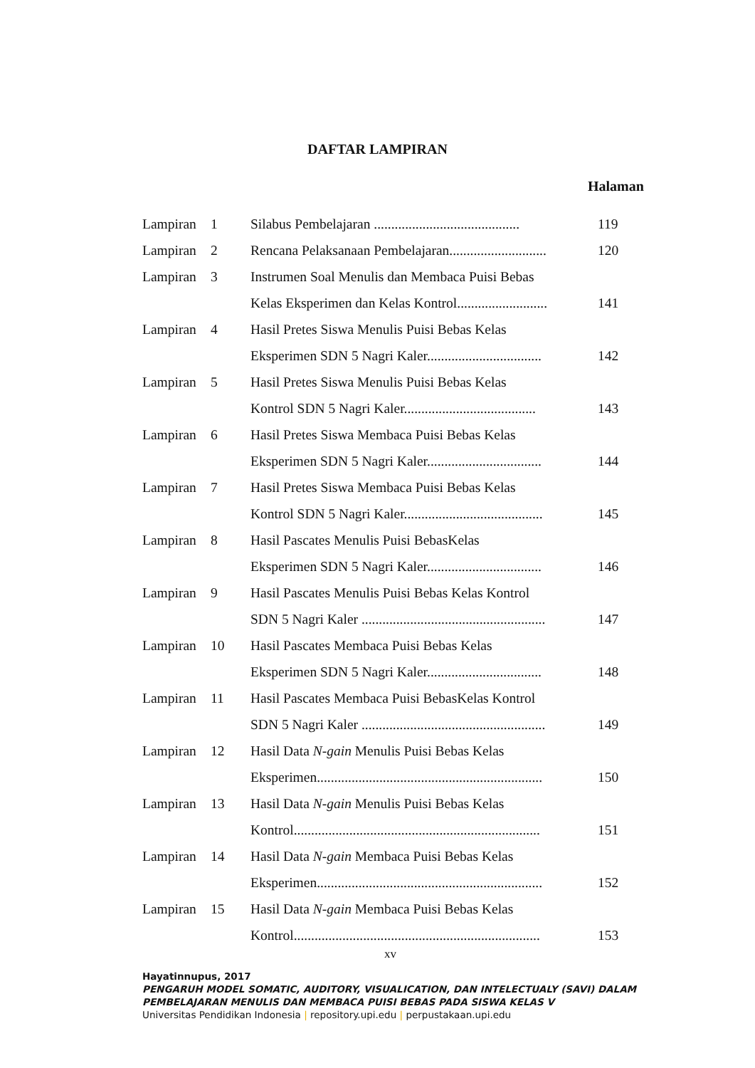DAFTAR LAMPIRAN
Halaman
| Lampiran | 1 | Silabus Pembelajaran .......................................... | 119 |
| Lampiran | 2 | Rencana Pelaksanaan Pembelajaran............................ | 120 |
| Lampiran | 3 | Instrumen Soal Menulis dan Membaca Puisi Bebas | |
| | | Kelas Eksperimen dan Kelas Kontrol.......................... | 141 |
| Lampiran | 4 | Hasil Pretes Siswa Menulis Puisi Bebas Kelas | |
| | | Eksperimen SDN 5 Nagri Kaler................................. | 142 |
| Lampiran | 5 | Hasil Pretes Siswa Menulis Puisi Bebas Kelas | |
| | | Kontrol SDN 5 Nagri Kaler...................................... | 143 |
| Lampiran | 6 | Hasil Pretes Siswa Membaca Puisi Bebas Kelas | |
| | | Eksperimen SDN 5 Nagri Kaler................................. | 144 |
| Lampiran | 7 | Hasil Pretes Siswa Membaca Puisi Bebas Kelas | |
| | | Kontrol SDN 5 Nagri Kaler........................................ | 145 |
| Lampiran | 8 | Hasil Pascates Menulis Puisi BebasKelas | |
| | | Eksperimen SDN 5 Nagri Kaler................................. | 146 |
| Lampiran | 9 | Hasil Pascates Menulis Puisi Bebas Kelas Kontrol | |
| | | SDN 5 Nagri Kaler ..................................................... | 147 |
| Lampiran | 10 | Hasil Pascates Membaca Puisi Bebas Kelas | |
| | | Eksperimen SDN 5 Nagri Kaler................................. | 148 |
| Lampiran | 11 | Hasil Pascates Membaca Puisi BebasKelas Kontrol | |
| | | SDN 5 Nagri Kaler ..................................................... | 149 |
| Lampiran | 12 | Hasil Data N-gain Menulis Puisi Bebas Kelas | |
| | | Eksperimen................................................................. | 150 |
| Lampiran | 13 | Hasil Data N-gain Menulis Puisi Bebas Kelas | |
| | | Kontrol....................................................................... | 151 |
| Lampiran | 14 | Hasil Data N-gain Membaca Puisi Bebas Kelas | |
| | | Eksperimen................................................................. | 152 |
| Lampiran | 15 | Hasil Data N-gain Membaca Puisi Bebas Kelas | |
| | | Kontrol....................................................................... | 153 |
xv
Hayatinnupus, 2017
PENGARUH MODEL SOMATIC, AUDITORY, VISUALICATION, DAN INTELECTUALY (SAVI) DALAM
PEMBELAJARAN MENULIS DAN MEMBACA PUISI BEBAS PADA SISWA KELAS V
Universitas Pendidikan Indonesia | repository.upi.edu | perpustakaan.upi.edu